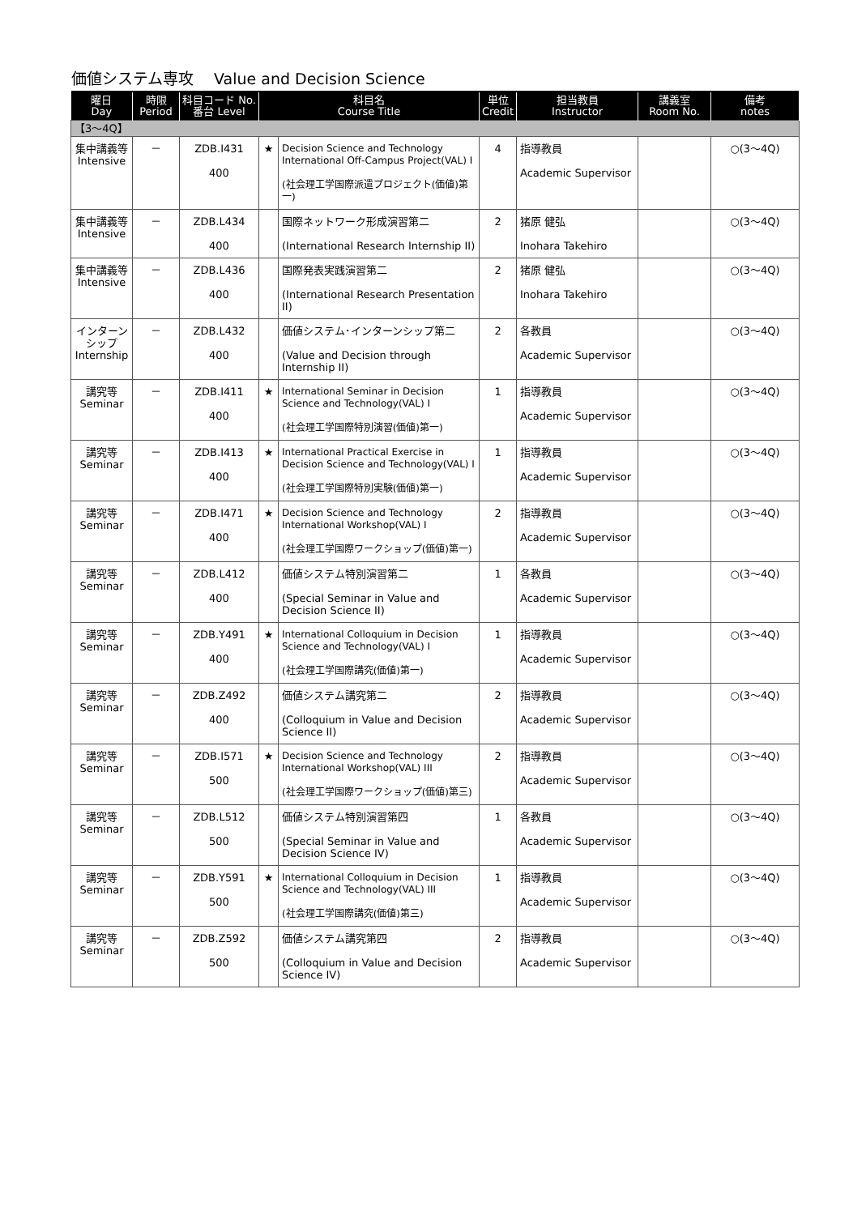価値システム専攻　 Value and Decision Science
| 曜日 Day | 時限 Period | 科目コード No. 番台 Level | 科目名 Course Title | | 単位 Credit | 担当教員 Instructor | 講義室 Room No. | 備考 notes |
| --- | --- | --- | --- | --- | --- | --- | --- | --- |
| 【3～4Q】 | | | | | | | | |
| 集中講義等 Intensive | － | ZDB.I431 400 | ★ | Decision Science and Technology International Off-Campus Project(VAL) I (社会理工学国際派遣プロジェクト(価値)第一) | 4 | 指導教員 Academic Supervisor | | ○(3～4Q) |
| 集中講義等 Intensive | － | ZDB.L434 400 | | 国際ネットワーク形成演習第二 (International Research Internship II) | 2 | 猪原 健弘 Inohara Takehiro | | ○(3～4Q) |
| 集中講義等 Intensive | － | ZDB.L436 400 | | 国際発表実践演習第二 (International Research Presentation II) | 2 | 猪原 健弘 Inohara Takehiro | | ○(3～4Q) |
| インターンシップ Internship | － | ZDB.L432 400 | | 価値システム･インターンシップ第二 (Value and Decision through Internship II) | 2 | 各教員 Academic Supervisor | | ○(3～4Q) |
| 講究等 Seminar | － | ZDB.I411 400 | ★ | International Seminar in Decision Science and Technology(VAL) I (社会理工学国際特別演習(価値)第一) | 1 | 指導教員 Academic Supervisor | | ○(3～4Q) |
| 講究等 Seminar | － | ZDB.I413 400 | ★ | International Practical Exercise in Decision Science and Technology(VAL) I (社会理工学国際特別実験(価値)第一) | 1 | 指導教員 Academic Supervisor | | ○(3～4Q) |
| 講究等 Seminar | － | ZDB.I471 400 | ★ | Decision Science and Technology International Workshop(VAL) I (社会理工学国際ワークショップ(価値)第一) | 2 | 指導教員 Academic Supervisor | | ○(3～4Q) |
| 講究等 Seminar | － | ZDB.L412 400 | | 価値システム特別演習第二 (Special Seminar in Value and Decision Science II) | 1 | 各教員 Academic Supervisor | | ○(3～4Q) |
| 講究等 Seminar | － | ZDB.Y491 400 | ★ | International Colloquium in Decision Science and Technology(VAL) I (社会理工学国際講究(価値)第一) | 1 | 指導教員 Academic Supervisor | | ○(3～4Q) |
| 講究等 Seminar | － | ZDB.Z492 400 | | 価値システム講究第二 (Colloquium in Value and Decision Science II) | 2 | 指導教員 Academic Supervisor | | ○(3～4Q) |
| 講究等 Seminar | － | ZDB.I571 500 | ★ | Decision Science and Technology International Workshop(VAL) III (社会理工学国際ワークショップ(価値)第三) | 2 | 指導教員 Academic Supervisor | | ○(3～4Q) |
| 講究等 Seminar | － | ZDB.L512 500 | | 価値システム特別演習第四 (Special Seminar in Value and Decision Science IV) | 1 | 各教員 Academic Supervisor | | ○(3～4Q) |
| 講究等 Seminar | － | ZDB.Y591 500 | ★ | International Colloquium in Decision Science and Technology(VAL) III (社会理工学国際講究(価値)第三) | 1 | 指導教員 Academic Supervisor | | ○(3～4Q) |
| 講究等 Seminar | － | ZDB.Z592 500 | | 価値システム講究第四 (Colloquium in Value and Decision Science IV) | 2 | 指導教員 Academic Supervisor | | ○(3～4Q) |